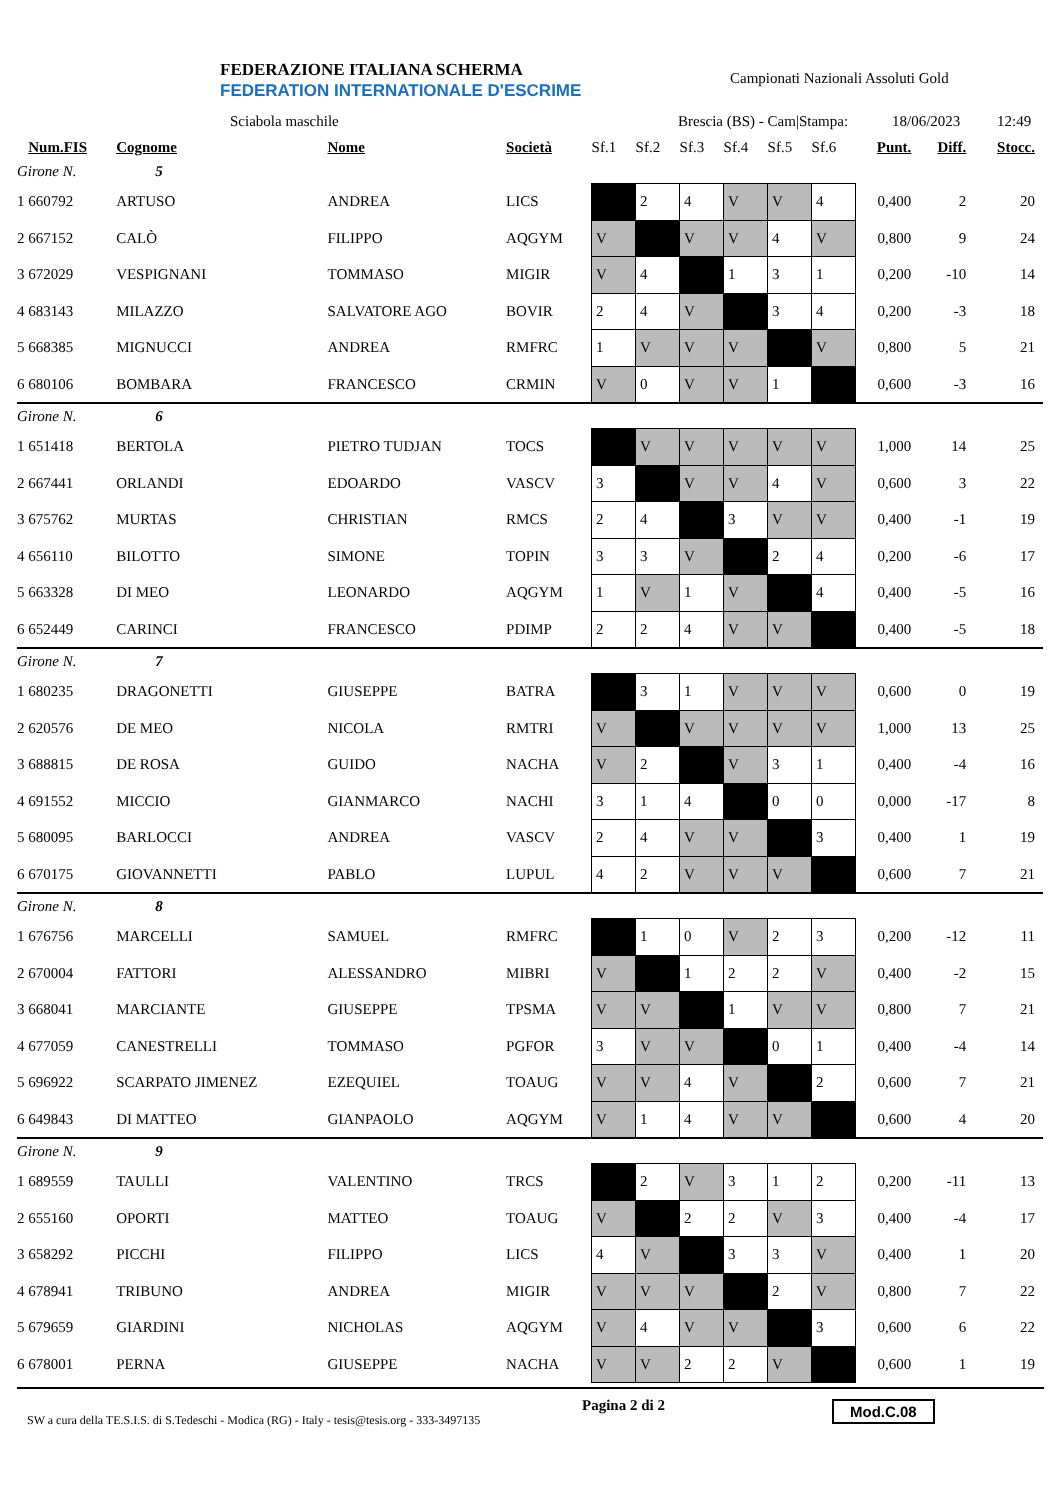FEDERAZIONE ITALIANA SCHERMA
FEDERATION INTERNATIONALE D'ESCRIME
Campionati Nazionali Assoluti Gold
Sciabola maschile Brescia (BS) - Cam|Stampa: 18/06/2023 12:49
| | Num.FIS | Cognome | Nome | Società | Sf.1 | Sf.2 | Sf.3 | Sf.4 | Sf.5 | Sf.6 | Punt. | Diff. | Stocc. |
| --- | --- | --- | --- | --- | --- | --- | --- | --- | --- | --- | --- | --- | --- |
| Girone N. 5 | | | | | | | | | | | | | |
| 1 | 660792 | ARTUSO | ANDREA | LICS | | 2 | 4 | V | V | 4 | 0,400 | 2 | 20 |
| 2 | 667152 | CALÒ | FILIPPO | AQGYM | V | | V | V | 4 | V | 0,800 | 9 | 24 |
| 3 | 672029 | VESPIGNANI | TOMMASO | MIGIR | V | 4 | | 1 | 3 | 1 | 0,200 | -10 | 14 |
| 4 | 683143 | MILAZZO | SALVATORE AGO | BOVIR | 2 | 4 | V | | 3 | 4 | 0,200 | -3 | 18 |
| 5 | 668385 | MIGNUCCI | ANDREA | RMFRC | 1 | V | V | V | | V | 0,800 | 5 | 21 |
| 6 | 680106 | BOMBARA | FRANCESCO | CRMIN | V | 0 | V | V | 1 | | 0,600 | -3 | 16 |
| Girone N. 6 | | | | | | | | | | | | | |
| 1 | 651418 | BERTOLA | PIETRO TUDJAN | TOCS | | V | V | V | V | V | 1,000 | 14 | 25 |
| 2 | 667441 | ORLANDI | EDOARDO | VASCV | 3 | | V | V | 4 | V | 0,600 | 3 | 22 |
| 3 | 675762 | MURTAS | CHRISTIAN | RMCS | 2 | 4 | | 3 | V | V | 0,400 | -1 | 19 |
| 4 | 656110 | BILOTTO | SIMONE | TOPIN | 3 | 3 | V | | 2 | 4 | 0,200 | -6 | 17 |
| 5 | 663328 | DI MEO | LEONARDO | AQGYM | 1 | V | 1 | V | | 4 | 0,400 | -5 | 16 |
| 6 | 652449 | CARINCI | FRANCESCO | PDIMP | 2 | 2 | 4 | V | V | | 0,400 | -5 | 18 |
| Girone N. 7 | | | | | | | | | | | | | |
| 1 | 680235 | DRAGONETTI | GIUSEPPE | BATRA | | 3 | 1 | V | V | V | 0,600 | 0 | 19 |
| 2 | 620576 | DE MEO | NICOLA | RMTRI | V | | V | V | V | V | 1,000 | 13 | 25 |
| 3 | 688815 | DE ROSA | GUIDO | NACHA | V | 2 | | V | 3 | 1 | 0,400 | -4 | 16 |
| 4 | 691552 | MICCIO | GIANMARCO | NACHI | 3 | 1 | 4 | | 0 | 0 | 0,000 | -17 | 8 |
| 5 | 680095 | BARLOCCI | ANDREA | VASCV | 2 | 4 | V | V | | 3 | 0,400 | 1 | 19 |
| 6 | 670175 | GIOVANNETTI | PABLO | LUPUL | 4 | 2 | V | V | V | | 0,600 | 7 | 21 |
| Girone N. 8 | | | | | | | | | | | | | |
| 1 | 676756 | MARCELLI | SAMUEL | RMFRC | | 1 | 0 | V | 2 | 3 | 0,200 | -12 | 11 |
| 2 | 670004 | FATTORI | ALESSANDRO | MIBRI | V | | 1 | 2 | 2 | V | 0,400 | -2 | 15 |
| 3 | 668041 | MARCIANTE | GIUSEPPE | TPSMA | V | V | | 1 | V | V | 0,800 | 7 | 21 |
| 4 | 677059 | CANESTRELLI | TOMMASO | PGFOR | 3 | V | V | | 0 | 1 | 0,400 | -4 | 14 |
| 5 | 696922 | SCARPATO JIMENEZ | EZEQUIEL | TOAUG | V | V | 4 | V | | 2 | 0,600 | 7 | 21 |
| 6 | 649843 | DI MATTEO | GIANPAOLO | AQGYM | V | 1 | 4 | V | V | | 0,600 | 4 | 20 |
| Girone N. 9 | | | | | | | | | | | | | |
| 1 | 689559 | TAULLI | VALENTINO | TRCS | | 2 | V | 3 | 1 | 2 | 0,200 | -11 | 13 |
| 2 | 655160 | OPORTI | MATTEO | TOAUG | V | | 2 | 2 | V | 3 | 0,400 | -4 | 17 |
| 3 | 658292 | PICCHI | FILIPPO | LICS | 4 | V | | 3 | 3 | V | 0,400 | 1 | 20 |
| 4 | 678941 | TRIBUNO | ANDREA | MIGIR | V | V | V | | 2 | V | 0,800 | 7 | 22 |
| 5 | 679659 | GIARDINI | NICHOLAS | AQGYM | V | 4 | V | V | | 3 | 0,600 | 6 | 22 |
| 6 | 678001 | PERNA | GIUSEPPE | NACHA | V | V | 2 | 2 | V | | 0,600 | 1 | 19 |
SW a cura della TE.S.I.S. di S.Tedeschi - Modica (RG) - Italy - tesis@tesis.org - 333-3497135
Pagina 2 di 2 Mod.C.08